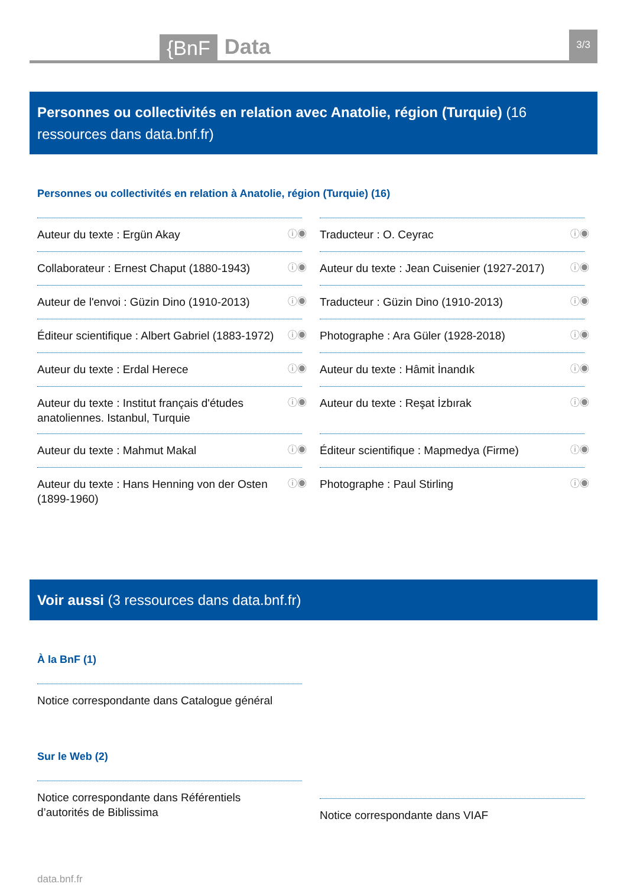{BnF
Data
3/3
Personnes ou collectivités en relation avec Anatolie, région (Turquie) (16 ressources dans data.bnf.fr)
Personnes ou collectivités en relation à Anatolie, région (Turquie) (16)
Auteur du texte : Ergün Akay ⓘ◉
Traducteur : O. Ceyrac ⓘ◉
Collaborateur : Ernest Chaput (1880-1943) ⓘ◉
Auteur du texte : Jean Cuisenier (1927-2017) ⓘ◉
Auteur de l'envoi : Güzin Dino (1910-2013) ⓘ◉
Traducteur : Güzin Dino (1910-2013) ⓘ◉
Éditeur scientifique : Albert Gabriel (1883-1972) ⓘ◉
Photographe : Ara Güler (1928-2018) ⓘ◉
Auteur du texte : Erdal Herece ⓘ◉
Auteur du texte : Hâmit İnandık ⓘ◉
Auteur du texte : Institut français d'études anatoliennes. Istanbul, Turquie ⓘ◉
Auteur du texte : Reşat İzbırak ⓘ◉
Auteur du texte : Mahmut Makal ⓘ◉
Éditeur scientifique : Mapmedya (Firme) ⓘ◉
Auteur du texte : Hans Henning von der Osten (1899-1960) ⓘ◉
Photographe : Paul Stirling ⓘ◉
Voir aussi (3 ressources dans data.bnf.fr)
À la BnF (1)
Notice correspondante dans Catalogue général
Sur le Web (2)
Notice correspondante dans Référentiels d’autorités de Biblissima
Notice correspondante dans VIAF
data.bnf.fr